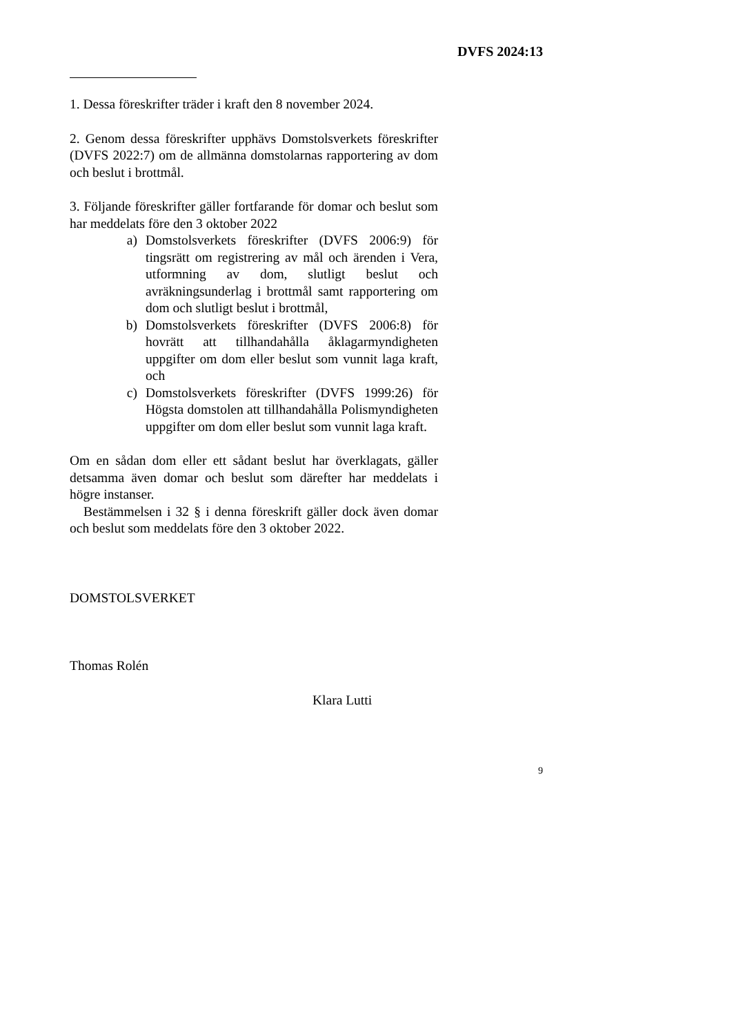DVFS 2024:13
1. Dessa föreskrifter träder i kraft den 8 november 2024.
2. Genom dessa föreskrifter upphävs Domstolsverkets föreskrifter (DVFS 2022:7) om de allmänna domstolarnas rapportering av dom och beslut i brottmål.
3. Följande föreskrifter gäller fortfarande för domar och beslut som har meddelats före den 3 oktober 2022
a) Domstolsverkets föreskrifter (DVFS 2006:9) för tingsrätt om registrering av mål och ärenden i Vera, utformning av dom, slutligt beslut och avräkningsunderlag i brottmål samt rapportering om dom och slutligt beslut i brottmål,
b) Domstolsverkets föreskrifter (DVFS 2006:8) för hovrätt att tillhandahålla åklagarmyndigheten uppgifter om dom eller beslut som vunnit laga kraft, och
c) Domstolsverkets föreskrifter (DVFS 1999:26) för Högsta domstolen att tillhandahålla Polismyndigheten uppgifter om dom eller beslut som vunnit laga kraft.
Om en sådan dom eller ett sådant beslut har överklagats, gäller detsamma även domar och beslut som därefter har meddelats i högre instanser.
Bestämmelsen i 32 § i denna föreskrift gäller dock även domar och beslut som meddelats före den 3 oktober 2022.
DOMSTOLSVERKET
Thomas Rolén
Klara Lutti
9